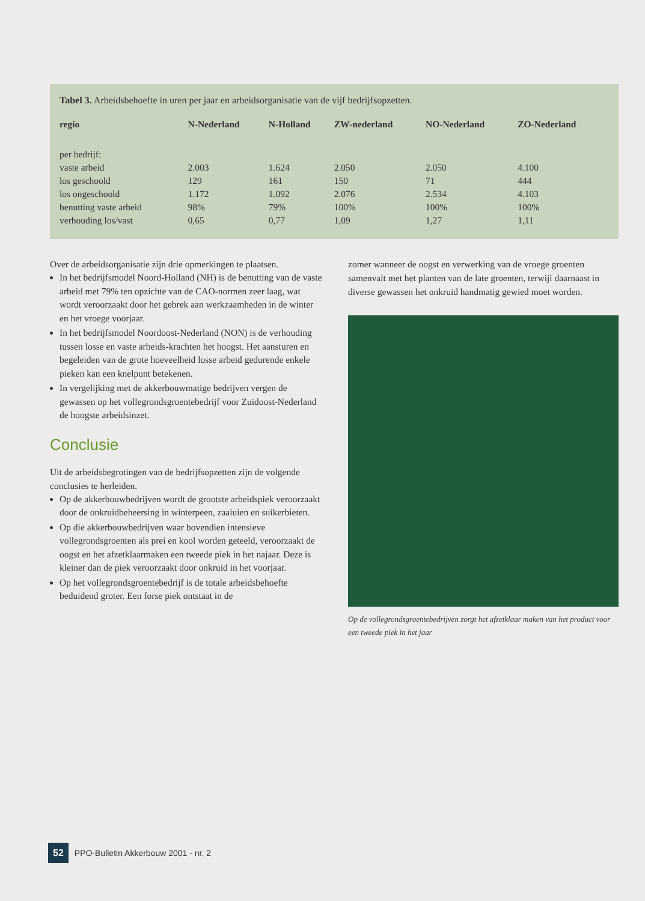Tabel 3. Arbeidsbehoefte in uren per jaar en arbeidsorganisatie van de vijf bedrijfsopzetten.
| regio | N-Nederland | N-Holland | ZW-nederland | NO-Nederland | ZO-Nederland |
| --- | --- | --- | --- | --- | --- |
| per bedrijf: | | | | | |
| vaste arbeid | 2.003 | 1.624 | 2.050 | 2.050 | 4.100 |
| los geschoold | 129 | 161 | 150 | 71 | 444 |
| los ongeschoold | 1.172 | 1.092 | 2.076 | 2.534 | 4.103 |
| benutting vaste arbeid | 98% | 79% | 100% | 100% | 100% |
| verhouding los/vast | 0,65 | 0,77 | 1,09 | 1,27 | 1,11 |
Over de arbeidsorganisatie zijn drie opmerkingen te plaatsen.
In het bedrijfsmodel Noord-Holland (NH) is de benutting van de vaste arbeid met 79% ten opzichte van de CAO-normen zeer laag, wat wordt veroorzaakt door het gebrek aan werkzaamheden in de winter en het vroege voorjaar.
In het bedrijfsmodel Noordoost-Nederland (NON) is de verhouding tussen losse en vaste arbeids-krachten het hoogst. Het aansturen en begeleiden van de grote hoeveelheid losse arbeid gedurende enkele pieken kan een knelpunt betekenen.
In vergelijking met de akkerbouwmatige bedrijven vergen de gewassen op het vollegrondsgroentebedrijf voor Zuidoost-Nederland de hoogste arbeidsinzet.
Conclusie
Uit de arbeidsbegrotingen van de bedrijfsopzetten zijn de volgende conclusies te herleiden.
Op de akkerbouwbedrijven wordt de grootste arbeidspiek veroorzaakt door de onkruidbeheersing in winterpeen, zaaiuien en suikerbieten.
Op die akkerbouwbedrijven waar bovendien intensieve vollegrondsgroenten als prei en kool worden geteeld, veroorzaakt de oogst en het afzetklaarmaken een tweede piek in het najaar. Deze is kleiner dan de piek veroorzaakt door onkruid in het voorjaar.
Op het vollegrondsgroentebedrijf is de totale arbeidsbehoefte beduidend groter. Een forse piek ontstaat in de
zomer wanneer de oogst en verwerking van de vroege groenten samenvalt met het planten van de late groenten, terwijl daarnaast in diverse gewassen het onkruid handmatig gewied moet worden.
Op de vollegrondsgroentebedrijven zorgt het afzetklaar maken van het product voor een tweede piek in het jaar
52 PPO-Bulletin Akkerbouw 2001 - nr. 2